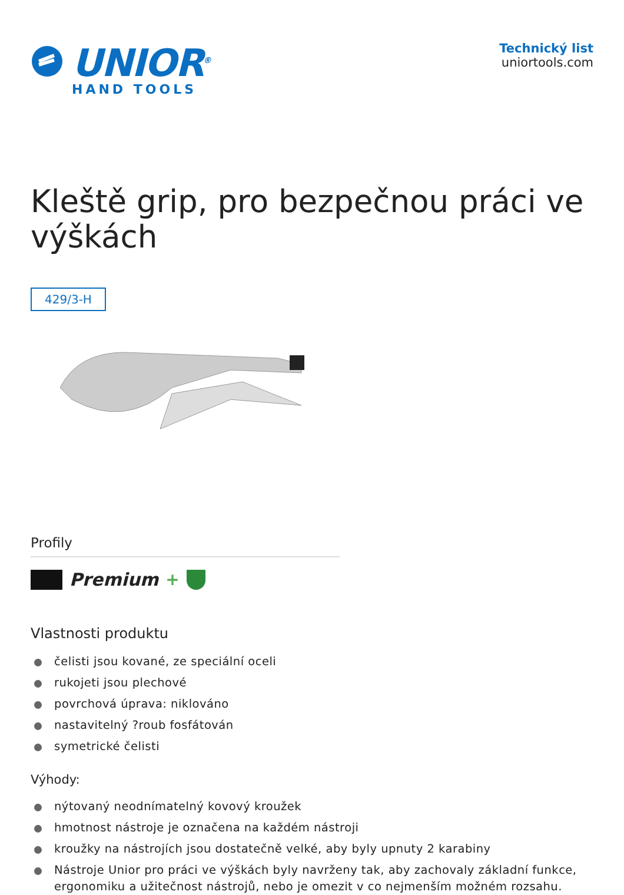UNIOR<sup>®</sup>
HAND TOOLS
Technický list
uniortools.com
Kleště grip, pro bezpečnou práci ve výškách
429/3-H
Profily
Premium +
Vlastnosti produktu
čelisti jsou kované, ze speciální oceli
rukojeti jsou plechové
povrchová úprava: niklováno
nastavitelný ?roub fosfátován
symetrické čelisti
Výhody:
nýtovaný neodnímatelný kovový kroužek
hmotnost nástroje je označena na každém nástroji
kroužky na nástrojích jsou dostatečně velké, aby byly upnuty 2 karabiny
Nástroje Unior pro práci ve výškách byly navrženy tak, aby zachovaly základní funkce, ergonomiku a užitečnost nástrojů, nebo je omezit v co nejmenším možném rozsahu.